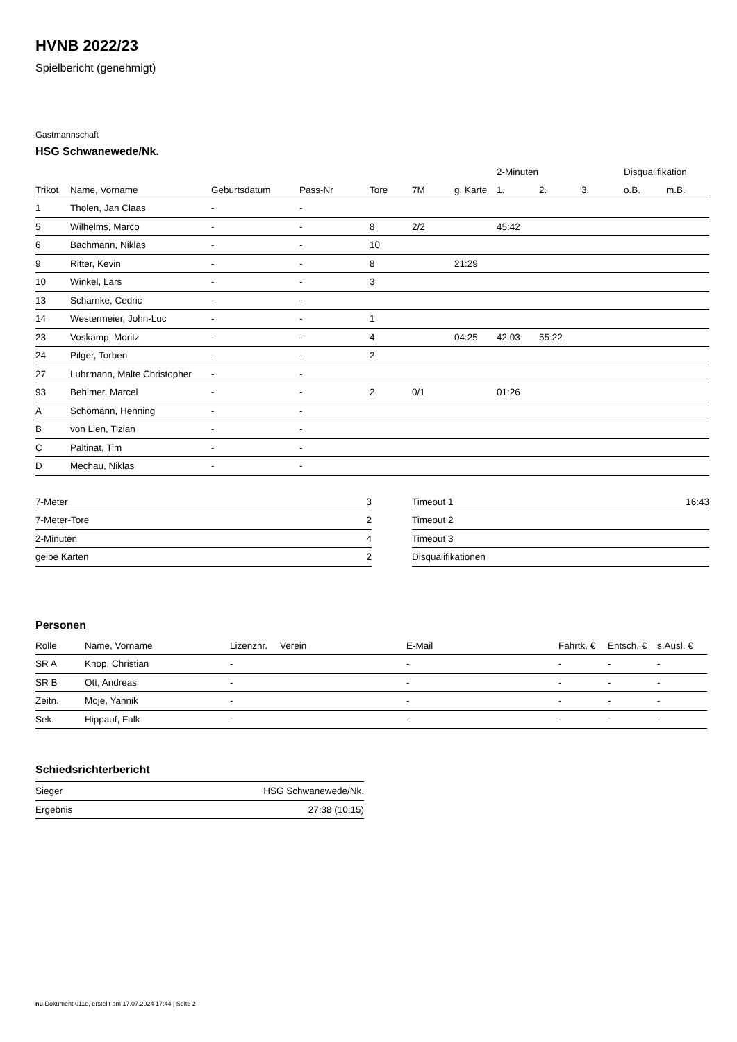HVNB 2022/23
Spielbericht (genehmigt)
Gastmannschaft
HSG Schwanewede/Nk.
| | | | | | | | 2-Minuten | | | Disqualifikation | |
| --- | --- | --- | --- | --- | --- | --- | --- | --- | --- | --- | --- |
| Trikot | Name, Vorname | Geburtsdatum | Pass-Nr | Tore | 7M | g. Karte | 1. | 2. | 3. | o.B. | m.B. |
| 1 | Tholen, Jan Claas | - | - | | | | | | | | |
| 5 | Wilhelms, Marco | - | - | 8 | 2/2 | | 45:42 | | | | |
| 6 | Bachmann, Niklas | - | - | 10 | | | | | | | |
| 9 | Ritter, Kevin | - | - | 8 | | 21:29 | | | | | |
| 10 | Winkel, Lars | - | - | 3 | | | | | | | |
| 13 | Scharnke, Cedric | - | - | | | | | | | | |
| 14 | Westermeier, John-Luc | - | - | 1 | | | | | | | |
| 23 | Voskamp, Moritz | - | - | 4 | | 04:25 | 42:03 | 55:22 | | | |
| 24 | Pilger, Torben | - | - | 2 | | | | | | | |
| 27 | Luhrmann, Malte Christopher | - | - | | | | | | | | |
| 93 | Behlmer, Marcel | - | - | 2 | 0/1 | | 01:26 | | | | |
| A | Schomann, Henning | - | - | | | | | | | | |
| B | von Lien, Tizian | - | - | | | | | | | | |
| C | Paltinat, Tim | - | - | | | | | | | | |
| D | Mechau, Niklas | - | - | | | | | | | | |
| 7-Meter | 3 |
| 7-Meter-Tore | 2 |
| 2-Minuten | 4 |
| gelbe Karten | 2 |
| Timeout 1 | 16:43 |
| Timeout 2 | |
| Timeout 3 | |
| Disqualifikationen | |
Personen
| Rolle | Name, Vorname | Lizenznr. | Verein | E-Mail | Fahrtk. € | Entsch. € | s.Ausl. € |
| --- | --- | --- | --- | --- | --- | --- | --- |
| SR A | Knop, Christian | - | | - | - | - | - |
| SR B | Ott, Andreas | - | | - | - | - | - |
| Zeitn. | Moje, Yannik | - | | - | - | - | - |
| Sek. | Hippauf, Falk | - | | - | - | - | - |
Schiedsrichterbericht
| Sieger | HSG Schwanewede/Nk. |
| Ergebnis | 27:38 (10:15) |
nu.Dokument 011e, erstellt am 17.07.2024 17:44 | Seite 2